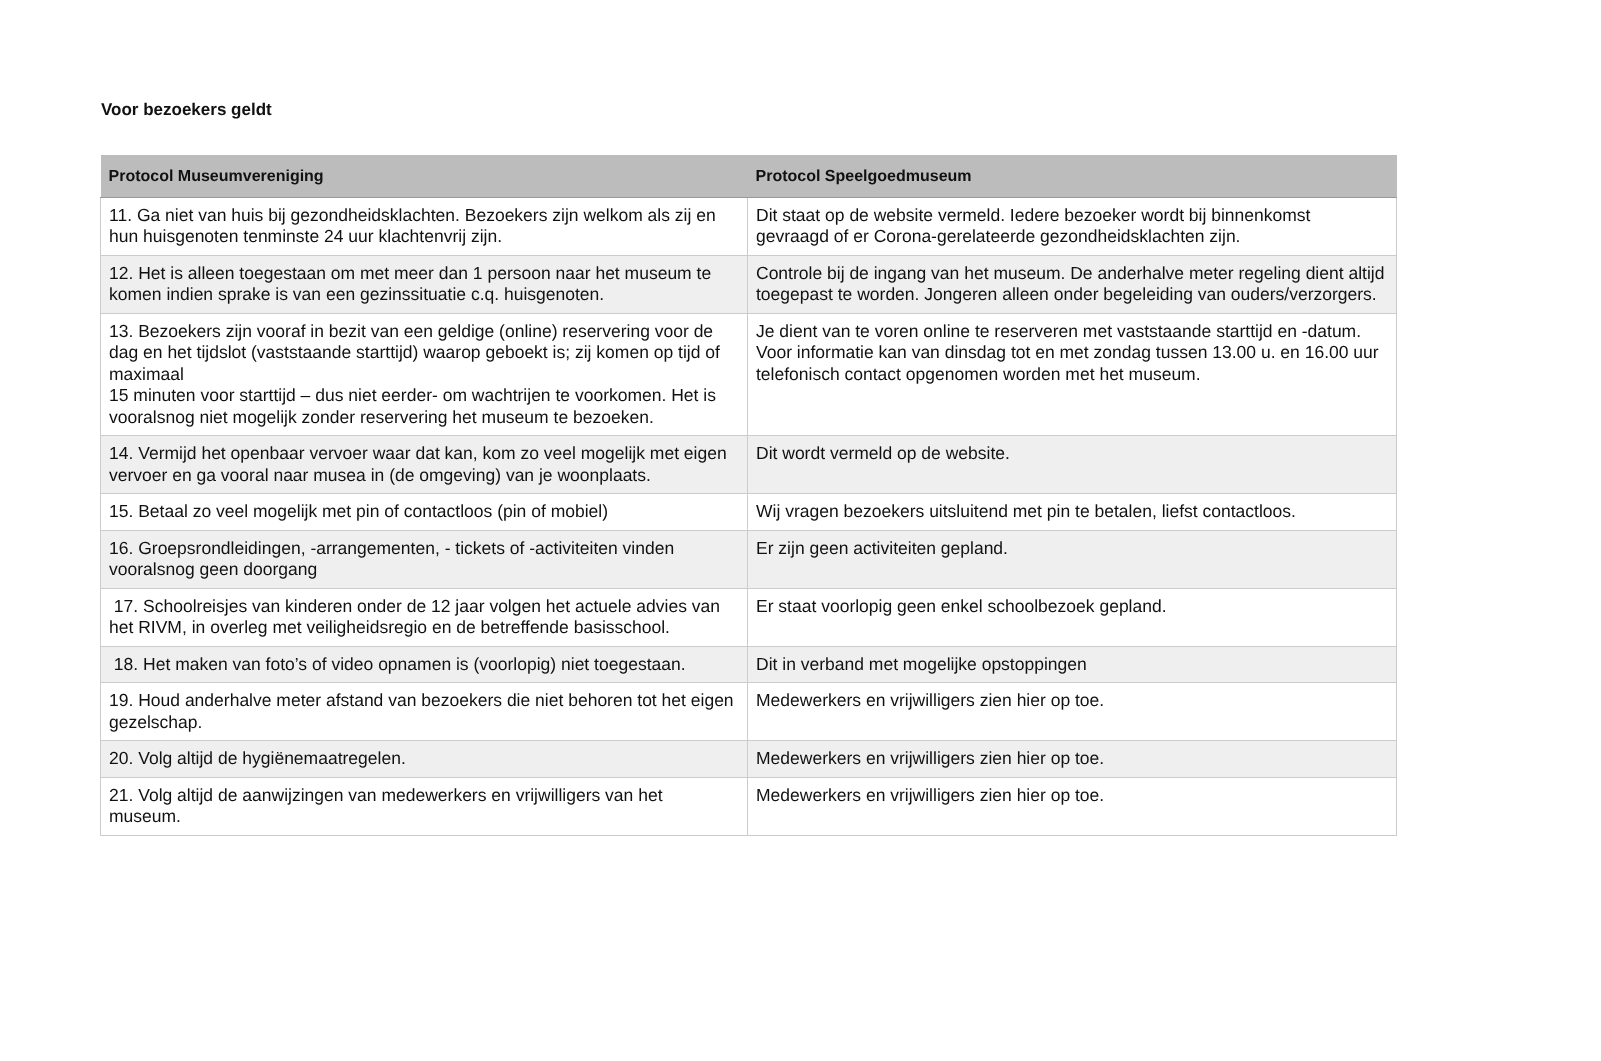Voor bezoekers geldt
| Protocol Museumvereniging | Protocol Speelgoedmuseum |
| --- | --- |
| 11. Ga niet van huis bij gezondheidsklachten. Bezoekers zijn welkom als zij en hun huisgenoten tenminste 24 uur klachtenvrij zijn. | Dit staat op de website vermeld. Iedere bezoeker wordt bij binnenkomst gevraagd of er Corona-gerelateerde gezondheidsklachten zijn. |
| 12. Het is alleen toegestaan om met meer dan 1 persoon naar het museum te komen indien sprake is van een gezinssituatie c.q. huisgenoten. | Controle bij de ingang van het museum. De anderhalve meter regeling dient altijd toegepast te worden. Jongeren alleen onder begeleiding van ouders/verzorgers. |
| 13. Bezoekers zijn vooraf in bezit van een geldige (online) reservering voor de dag en het tijdslot (vaststaande starttijd) waarop geboekt is; zij komen op tijd of maximaal 15 minuten voor starttijd – dus niet eerder- om wachtrijen te voorkomen. Het is vooralsnog niet mogelijk zonder reservering het museum te bezoeken. | Je dient van te voren online te reserveren met vaststaande starttijd en -datum. Voor informatie kan van dinsdag tot en met zondag tussen 13.00 u. en 16.00 uur telefonisch contact opgenomen worden met het museum. |
| 14. Vermijd het openbaar vervoer waar dat kan, kom zo veel mogelijk met eigen vervoer en ga vooral naar musea in (de omgeving) van je woonplaats. | Dit wordt vermeld op de website. |
| 15. Betaal zo veel mogelijk met pin of contactloos (pin of mobiel) | Wij vragen bezoekers uitsluitend met pin te betalen, liefst contactloos. |
| 16. Groepsrondleidingen, -arrangementen, - tickets of -activiteiten vinden vooralsnog geen doorgang | Er zijn geen activiteiten gepland. |
| 17. Schoolreisjes van kinderen onder de 12 jaar volgen het actuele advies van het RIVM, in overleg met veiligheidsregio en de betreffende basisschool. | Er staat voorlopig geen enkel schoolbezoek gepland. |
| 18. Het maken van foto’s of video opnamen is (voorlopig) niet toegestaan. | Dit in verband met mogelijke opstoppingen |
| 19. Houd anderhalve meter afstand van bezoekers die niet behoren tot het eigen gezelschap. | Medewerkers en vrijwilligers zien hier op toe. |
| 20. Volg altijd de hygiënemaatregelen. | Medewerkers en vrijwilligers zien hier op toe. |
| 21. Volg altijd de aanwijzingen van medewerkers en vrijwilligers van het museum. | Medewerkers en vrijwilligers zien hier op toe. |